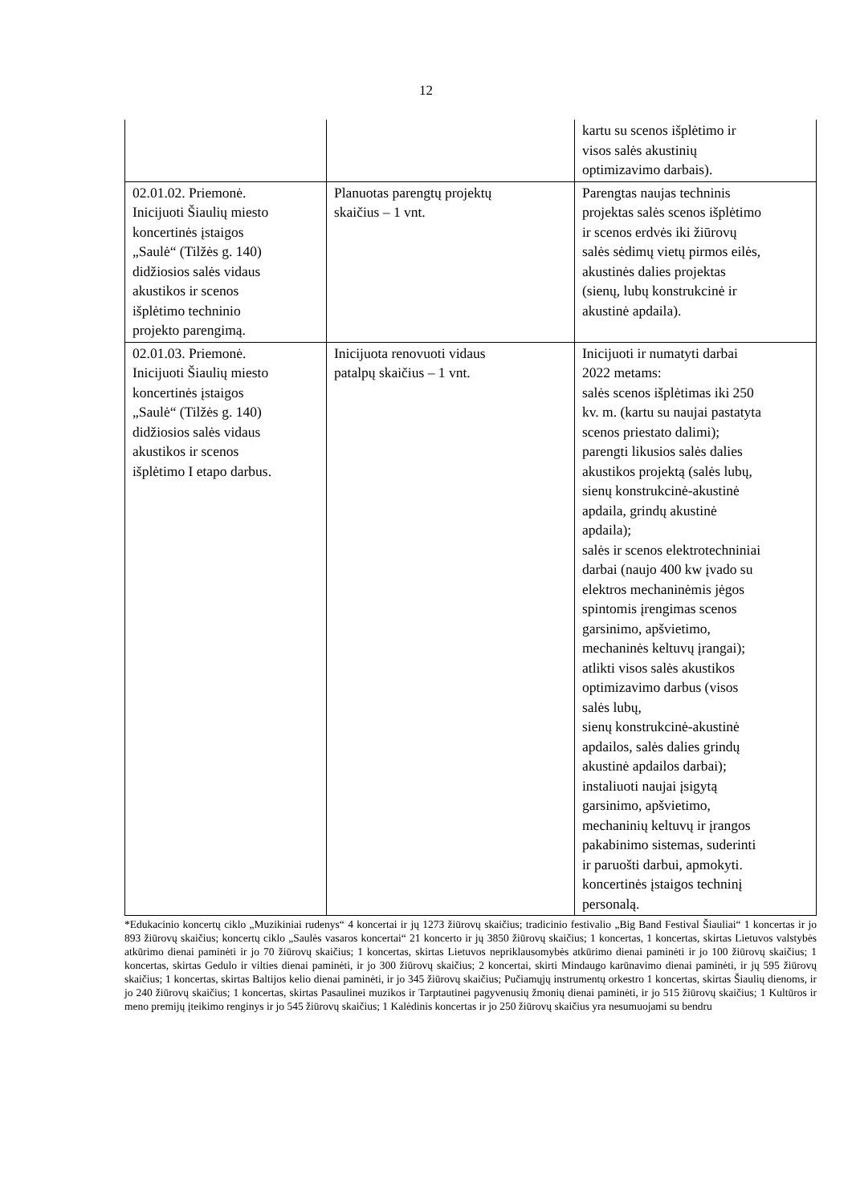12
| | | kartu su scenos išplėtimo ir visos salės akustinių optimizavimo darbais). |
| 02.01.02. Priemonė. Inicijuoti Šiaulių miesto koncertinės įstaigos „Saulė“ (Tilžės g. 140) didžiosios salės vidaus akustikos ir scenos išplėtimo techninio projekto parengimą. | Planuotas parengtų projektų skaičius – 1 vnt. | Parengtas naujas techninis projektas salės scenos išplėtimo ir scenos erdvės iki žiūrovų salės sėdimų vietų pirmos eilės, akustinės dalies projektas (sienų, lubų konstrukcinė ir akustinė apdaila). |
| 02.01.03. Priemonė. Inicijuoti Šiaulių miesto koncertinės įstaigos „Saulė“ (Tilžės g. 140) didžiosios salės vidaus akustikos ir scenos išplėtimo I etapo darbus. | Inicijuota renovuoti vidaus patalpų skaičius – 1 vnt. | Inicijuoti ir numatyti darbai 2022 metams: salės scenos išplėtimas iki 250 kv. m. (kartu su naujai pastatyta scenos priestato dalimi); parengti likusios salės dalies akustikos projektą (salės lubų, sienų konstrukcinė-akustinė apdaila, grindų akustinė apdaila); salės ir scenos elektrotechniniai darbai (naujo 400 kw įvado su elektros mechaninėmis jėgos spintomis įrengimas scenos garsinimo, apšvietimo, mechaninės keltuvų įrangai); atlikti visos salės akustikos optimizavimo darbus (visos salės lubų, sienų konstrukcinė-akustinė apdailos, salės dalies grindų akustinė apdailos darbai); instaliuoti naujai įsigytą garsinimo, apšvietimo, mechaninių keltuvų ir įrangos pakabinimo sistemas, suderinti ir paruošti darbui, apmokyti. koncertinės įstaigos techninį personalą. |
*Edukacinio koncertų ciklo „Muzikiniai rudenys“ 4 koncertai ir jų 1273 žiūrovų skaičius; tradicinio festivalio „Big Band Festival Šiauliai“ 1 koncertas ir jo 893 žiūrovų skaičius; koncertų ciklo „Saulės vasaros koncertai“ 21 koncerto ir jų 3850 žiūrovų skaičius; 1 koncertas, 1 koncertas, skirtas Lietuvos valstybės atkūrimo dienai paminėti ir jo 70 žiūrovų skaičius; 1 koncertas, skirtas Lietuvos nepriklausomybės atkūrimo dienai paminėti ir jo 100 žiūrovų skaičius; 1 koncertas, skirtas Gedulo ir vilties dienai paminėti, ir jo 300 žiūrovų skaičius; 2 koncertai, skirti Mindaugo karūnavimo dienai paminėti, ir jų 595 žiūrovų skaičius; 1 koncertas, skirtas Baltijos kelio dienai paminėti, ir jo 345 žiūrovų skaičius; Pučiamųjų instrumentų orkestro 1 koncertas, skirtas Šiaulių dienoms, ir jo 240 žiūrovų skaičius; 1 koncertas, skirtas Pasaulinei muzikos ir Tarptautinei pagyvenusių žmonių dienai paminėti, ir jo 515 žiūrovų skaičius; 1 Kultūros ir meno premijų įteikimo renginys ir jo 545 žiūrovų skaičius; 1 Kalėdinis koncertas ir jo 250 žiūrovų skaičius yra nesumuojami su bendru